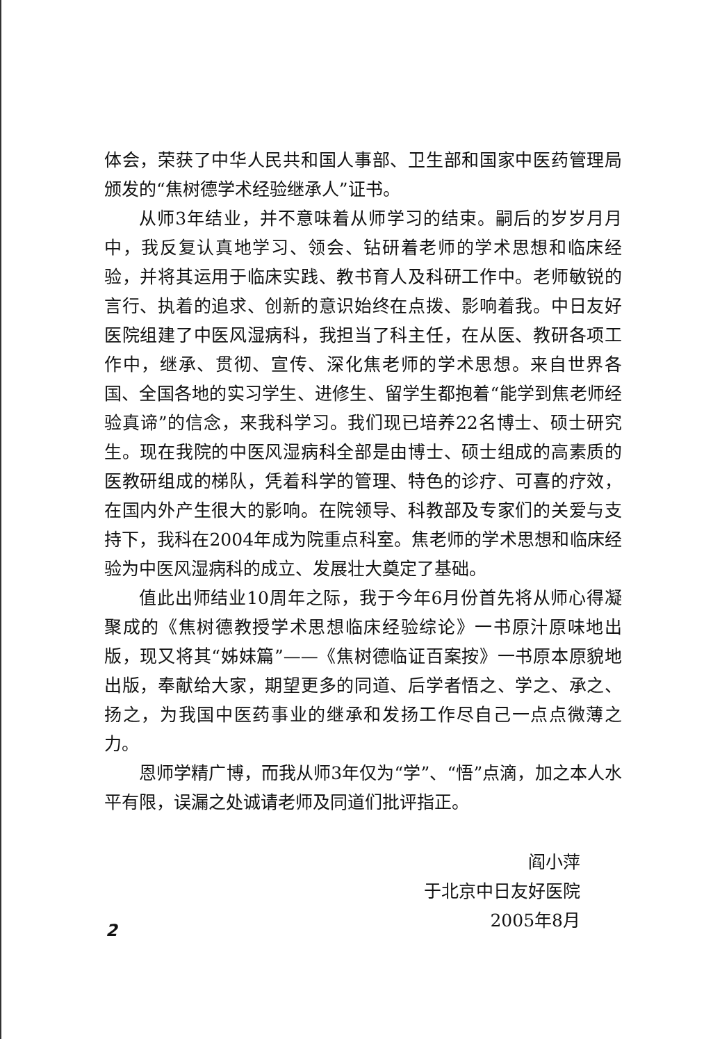体会，荣获了中华人民共和国人事部、卫生部和国家中医药管理局颁发的“焦树德学术经验继承人”证书。
从师3年结业，并不意味着从师学习的结束。嗣后的岁岁月月中，我反复认真地学习、领会、钻研着老师的学术思想和临床经验，并将其运用于临床实践、教书育人及科研工作中。老师敏锐的言行、执着的追求、创新的意识始终在点拨、影响着我。中日友好医院组建了中医风湿病科，我担当了科主任，在从医、教研各项工作中，继承、贯彻、宣传、深化焦老师的学术思想。来自世界各国、全国各地的实习学生、进修生、留学生都抱着“能学到焦老师经验真谛”的信念，来我科学习。我们现已培养22名博士、硕士研究生。现在我院的中医风湿病科全部是由博士、硕士组成的高素质的医教研组成的梯队，凭着科学的管理、特色的诊疗、可喜的疗效，在国内外产生很大的影响。在院领导、科教部及专家们的关爱与支持下，我科在2004年成为院重点科室。焦老师的学术思想和临床经验为中医风湿病科的成立、发展壮大奠定了基础。
值此出师结业10周年之际，我于今年6月份首先将从师心得凝聚成的《焦树德教授学术思想临床经验综论》一书原汁原味地出版，现又将其“姊妹篇”——《焦树德临证百案按》一书原本原貌地出版，奉献给大家，期望更多的同道、后学者悟之、学之、承之、扬之，为我国中医药事业的继承和发扬工作尽自己一点点微薄之力。
恩师学精广博，而我从师3年仅为“学”、“悟”点滴，加之本人水平有限，误漏之处诚请老师及同道们批评指正。
阎小萍
于北京中日友好医院
2005年8月
2